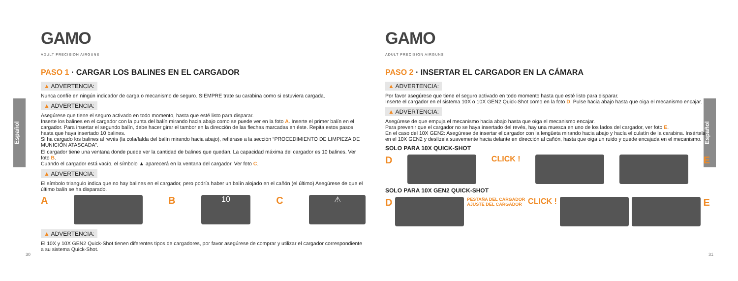Español
Español
GAMO
ADULT PRECISION AIRGUNS
PASO 1 · CARGAR LOS BALINES EN EL CARGADOR
▲ ADVERTENCIA:
Nunca confíe en ningún indicador de carga o mecanismo de seguro. SIEMPRE trate su carabina como si estuviera cargada.
▲ ADVERTENCIA:
Asegúrese que tiene el seguro activado en todo momento, hasta que esté listo para disparar.
Inserte los balines en el cargador con la punta del balín mirando hacia abajo como se puede ver en la foto A. Inserte el primer balín en el cargador. Para insertar el segundo balín, debe hacer girar el tambor en la dirección de las flechas marcadas en éste. Repita estos pasos hasta que haya insertado 10 balines.
Si ha cargado los balines al revés (la cola/falda del balín mirando hacia abajo), refiérase a la sección “PROCEDIMIENTO DE LIMPIEZA DE MUNICIÓN ATASCADA”.
El cargador tiene una ventana donde puede ver la cantidad de balines que quedan. La capacidad máxima del cargador es 10 balines. Ver foto B.
Cuando el cargador está vacío, el símbolo ▲ aparecerá en la ventana del cargador. Ver foto C.
▲ ADVERTENCIA:
El símbolo triangulo indica que no hay balines en el cargador, pero podría haber un balín alojado en el cañón (el último) Asegúrese de que el último balín se ha disparado.
A B
10
C
⚠
▲ ADVERTENCIA:
El 10X y 10X GEN2 Quick-Shot tienen diferentes tipos de cargadores, por favor asegúrese de comprar y utilizar el cargador correspondiente a su sistema Quick-Shot.
30
GAMO
ADULT PRECISION AIRGUNS
PASO 2 · INSERTAR EL CARGADOR EN LA CÁMARA
▲ ADVERTENCIA:
Por favor asegúrese que tiene el seguro activado en todo momento hasta que esté listo para disparar.
Inserte el cargador en el sistema 10X o 10X GEN2 Quick-Shot como en la foto D. Pulse hacia abajo hasta que oiga el mecanismo encajar.
▲ ADVERTENCIA:
Asegúrese de que empuja el mecanismo hacia abajo hasta que oiga el mecanismo encajar.
Para prevenir que el cargador no se haya insertado del revés, hay una muesca en uno de los lados del cargador, ver foto E.
En el caso del 10X GEN2: Asegúrese de insertar el cargador con la lengüeta mirando hacia abajo y hacía el culatín de la carabina. Insértela en el 10X GEN2 y deslízela suavemente hacia delante en dirección al cañón, hasta que oiga un ruido y quede encajada en el mecanismo.
SOLO PARA 10X QUICK-SHOT
D
CLICK !
E
SOLO PARA 10X GEN2 QUICK-SHOT
D
PESTAÑA DEL CARGADOR
AJUSTE DEL CARGADOR CLICK !
E
31